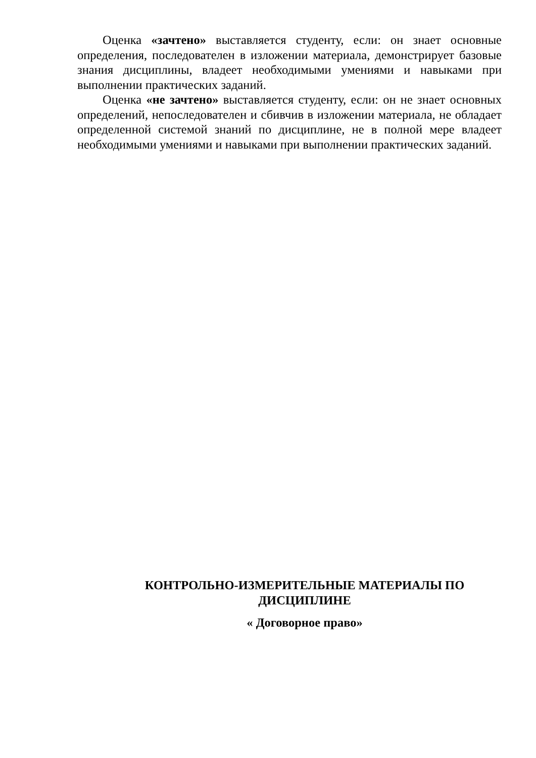Оценка «зачтено» выставляется студенту, если: он знает основные определения, последователен в изложении материала, демонстрирует базовые знания дисциплины, владеет необходимыми умениями и навыками при выполнении практических заданий.
Оценка «не зачтено» выставляется студенту, если: он не знает основных определений, непоследователен и сбивчив в изложении материала, не обладает определенной системой знаний по дисциплине, не в полной мере владеет необходимыми умениями и навыками при выполнении практических заданий.
КОНТРОЛЬНО-ИЗМЕРИТЕЛЬНЫЕ МАТЕРИАЛЫ ПО ДИСЦИПЛИНЕ
« Договорное право»